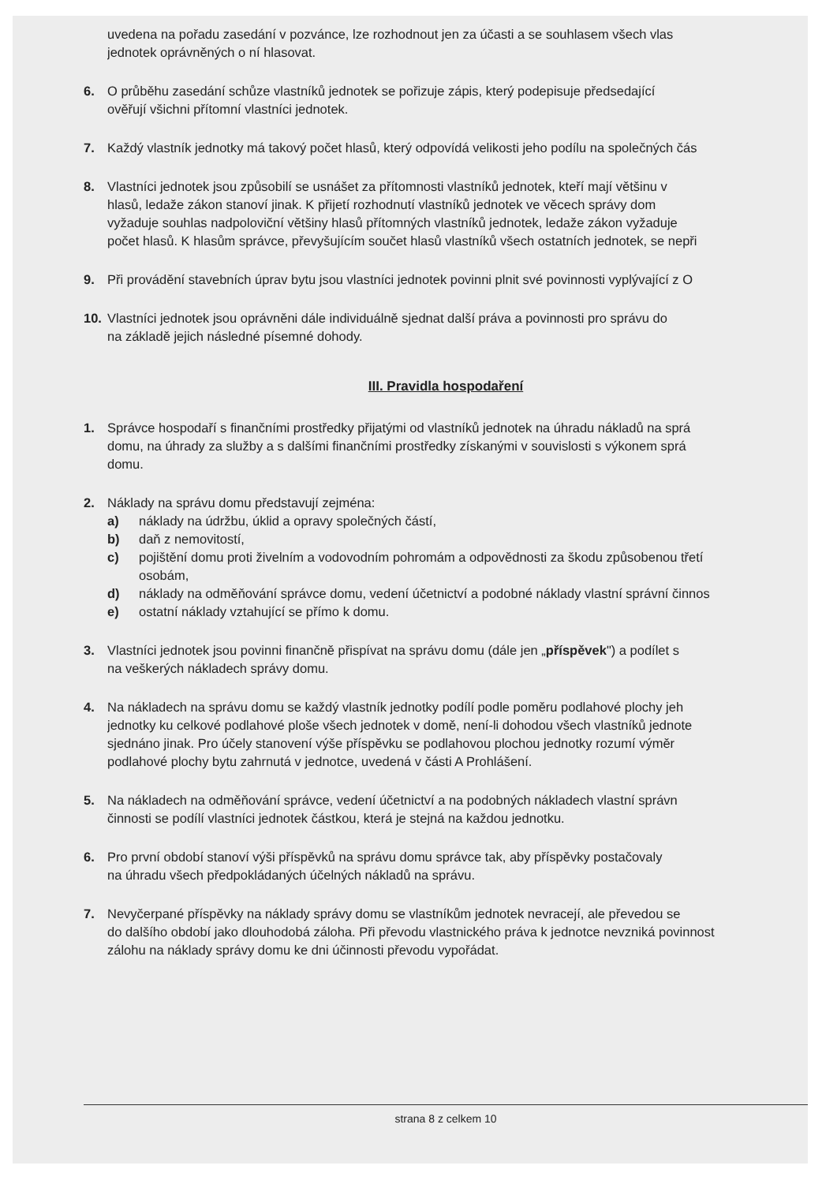uvedena na pořadu zasedání v pozvánce, lze rozhodnout jen za účasti a se souhlasem všech vlas
jednotek oprávněných o ní hlasovat.
6. O průběhu zasedání schůze vlastníků jednotek se pořizuje zápis, který podepisuje předsedající
ověřují všichni přítomní vlastníci jednotek.
7. Každý vlastník jednotky má takový počet hlasů, který odpovídá velikosti jeho podílu na společných čás
8. Vlastníci jednotek jsou způsobilí se usnášet za přítomnosti vlastníků jednotek, kteří mají většinu v
hlasů, ledaže zákon stanoví jinak. K přijetí rozhodnutí vlastníků jednotek ve věcech správy dom
vyžaduje souhlas nadpoloviční většiny hlasů přítomných vlastníků jednotek, ledaže zákon vyžaduje
počet hlasů. K hlasům správce, převyšujícím součet hlasů vlastníků všech ostatních jednotek, se nepři
9. Při provádění stavebních úprav bytu jsou vlastníci jednotek povinni plnit své povinnosti vyplývající z O
10. Vlastníci jednotek jsou oprávněni dále individuálně sjednat další práva a povinnosti pro správu do
na základě jejich následné písemné dohody.
III. Pravidla hospodaření
1. Správce hospodaří s finančními prostředky přijatými od vlastníků jednotek na úhradu nákladů na sprá
domu, na úhrady za služby a s dalšími finančními prostředky získanými v souvislosti s výkonem sprá
domu.
2. Náklady na správu domu představují zejména:
a) náklady na údržbu, úklid a opravy společných částí,
b) daň z nemovitostí,
c) pojištění domu proti živelním a vodovodním pohromám a odpovědnosti za škodu způsobenou třetí
osobám,
d) náklady na odměňování správce domu, vedení účetnictví a podobné náklady vlastní správní činnos
e) ostatní náklady vztahující se přímo k domu.
3. Vlastníci jednotek jsou povinni finančně přispívat na správu domu (dále jen „příspěvek") a podílet s
na veškerých nákladech správy domu.
4. Na nákladech na správu domu se každý vlastník jednotky podílí podle poměru podlahové plochy jeh
jednotky ku celkové podlahové ploše všech jednotek v domě, není-li dohodou všech vlastníků jednote
sjednáno jinak. Pro účely stanovení výše příspěvku se podlahovou plochou jednotky rozumí výměr
podlahové plochy bytu zahrnutá v jednotce, uvedená v části A Prohlášení.
5. Na nákladech na odměňování správce, vedení účetnictví a na podobných nákladech vlastní správn
činnosti se podílí vlastníci jednotek částkou, která je stejná na každou jednotku.
6. Pro první období stanoví výši příspěvků na správu domu správce tak, aby příspěvky postačovaly
na úhradu všech předpokládaných účelných nákladů na správu.
7. Nevyčerpané příspěvky na náklady správy domu se vlastníkům jednotek nevracejí, ale převedou se
do dalšího období jako dlouhodobá záloha. Při převodu vlastnického práva k jednotce nevzniká povinnost
zálohu na náklady správy domu ke dni účinnosti převodu vypořádat.
strana 8 z celkem 10